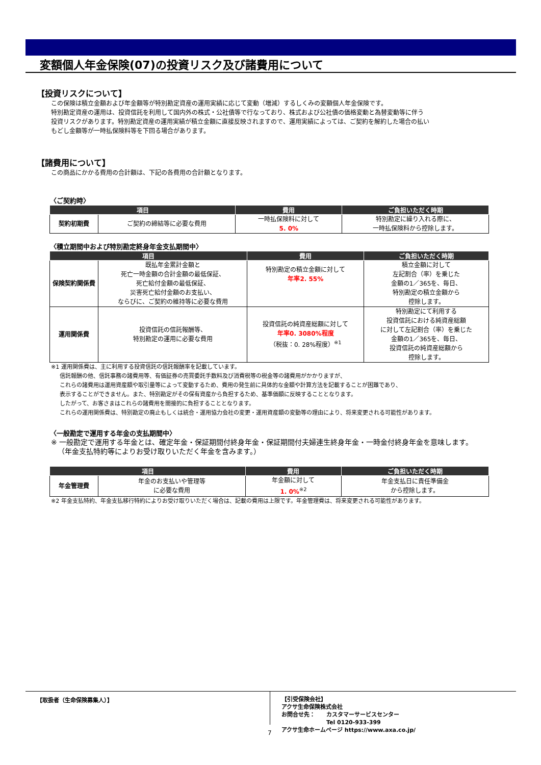変額個人年金保険(07)の投資リスク及び諸費用について
【投資リスクについて】
この保険は積立金額および年金額等が特別勘定資産の運用実績に応じて変動（増減）するしくみの変額個人年金保険です。
特別勘定資産の運用は、投資信託を利用して国内外の株式・公社債等で行なっており、株式および公社債の価格変動と為替変動等に伴う
投資リスクがあります。特別勘定資産の運用実績が積立金額に直接反映されますので、運用実績によっては、ご契約を解約した場合の払い
もどし金額等が一時払保険料等を下回る場合があります。
【諸費用について】
この商品にかかる費用の合計額は、下記の各費用の合計額となります。
〈ご契約時〉
| 項目 | | 費用 | ご負担いただく時期 |
| --- | --- | --- | --- |
| 契約初期費 | ご契約の締結等に必要な費用 | 一時払保険料に対して 5. 0% | 特別勘定に繰り入れる際に、 一時払保険料から控除します。 |
〈積立期間中および特別勘定終身年金支払期間中〉
| 項目 | | 費用 | ご負担いただく時期 |
| --- | --- | --- | --- |
| 保険契約関係費 | 既払年金累計金額と 死亡一時金額の合計金額の最低保証、 死亡給付金額の最低保証、 災害死亡給付金額のお支払い、 ならびに、ご契約の維持等に必要な費用 | 特別勘定の積立金額に対して 年率2. 55% | 積立金額に対して 左記割合（率）を乗じた 金額の1／365を、毎日、 特別勘定の積立金額から 控除します。 |
| 運用関係費 | 投資信託の信託報酬等、 特別勘定の運用に必要な費用 | 投資信託の純資産総額に対して 年率0. 3080%程度 （税抜：0. 28%程度）<sup>※1</sup> | 特別勘定にて利用する 投資信託における純資産総額 に対して左記割合（率）を乗じた 金額の1／365を、毎日、 投資信託の純資産総額から 控除します。 |
※1 運用関係費は、主に利用する投資信託の信託報酬率を記載しています。
信託報酬の他、信託事務の諸費用等、有価証券の売買委託手数料及び消費税等の税金等の諸費用がかかりますが、
これらの諸費用は運用資産額や取引量等によって変動するため、費用の発生前に具体的な金額や計算方法を記載することが困難であり、
表示することができません。また、特別勘定がその保有資産から負担するため、基準価額に反映することとなります。
したがって、お客さまはこれらの諸費用を間接的に負担することとなります。
これらの運用関係費は、特別勘定の廃止もしくは統合・運用協力会社の変更・運用資産額の変動等の理由により、将来変更される可能性があります。
〈一般勘定で運用する年金の支払期間中〉
※ 一般勘定で運用する年金とは、確定年金・保証期間付終身年金・保証期間付夫婦連生終身年金・一時金付終身年金を意味します。
（年金支払特約等によりお受け取りいただく年金を含みます。）
| 項目 | | 費用 | ご負担いただく時期 |
| --- | --- | --- | --- |
| 年金管理費 | 年金のお支払いや管理等 に必要な費用 | 年金額に対して 1. 0%<sup>※2</sup> | 年金支払日に責任準備金 から控除します。 |
※2 年金支払特約、年金支払移行特約によりお受け取りいただく場合は、記載の費用は上限です。年金管理費は、将来変更される可能性があります。
【取扱者（生命保険募集人）】
【引受保険会社】
アクサ生命保険株式会社
お問合せ先：　　カスタマーサービスセンター
　　　　　　　　Tel 0120-933-399
アクサ生命ホームページ https://www.axa.co.jp/
7